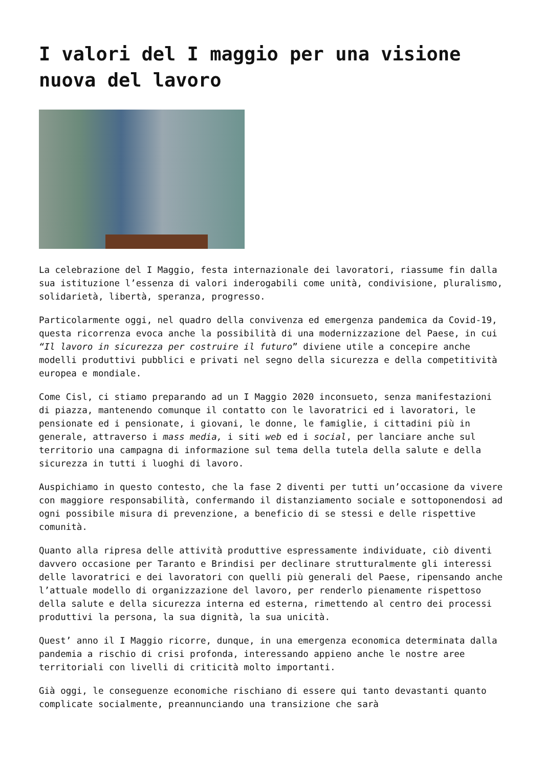I valori del I maggio per una visione nuova del lavoro
La celebrazione del I Maggio, festa internazionale dei lavoratori, riassume fin dalla sua istituzione l’essenza di valori inderogabili come unità, condivisione, pluralismo, solidarietà, libertà, speranza, progresso.
Particolarmente oggi, nel quadro della convivenza ed emergenza pandemica da Covid-19, questa ricorrenza evoca anche la possibilità di una modernizzazione del Paese, in cui “Il lavoro in sicurezza per costruire il futuro” diviene utile a concepire anche modelli produttivi pubblici e privati nel segno della sicurezza e della competitività europea e mondiale.
Come Cisl, ci stiamo preparando ad un I Maggio 2020 inconsueto, senza manifestazioni di piazza, mantenendo comunque il contatto con le lavoratrici ed i lavoratori, le pensionate ed i pensionate, i giovani, le donne, le famiglie, i cittadini più in generale, attraverso i mass media, i siti web ed i social, per lanciare anche sul territorio una campagna di informazione sul tema della tutela della salute e della sicurezza in tutti i luoghi di lavoro.
Auspichiamo in questo contesto, che la fase 2 diventi per tutti un’occasione da vivere con maggiore responsabilità, confermando il distanziamento sociale e sottoponendosi ad ogni possibile misura di prevenzione, a beneficio di se stessi e delle rispettive comunità.
Quanto alla ripresa delle attività produttive espressamente individuate, ciò diventi davvero occasione per Taranto e Brindisi per declinare strutturalmente gli interessi delle lavoratrici e dei lavoratori con quelli più generali del Paese, ripensando anche l’attuale modello di organizzazione del lavoro, per renderlo pienamente rispettoso della salute e della sicurezza interna ed esterna, rimettendo al centro dei processi produttivi la persona, la sua dignità, la sua unicità.
Quest’ anno il I Maggio ricorre, dunque, in una emergenza economica determinata dalla pandemia a rischio di crisi profonda, interessando appieno anche le nostre aree territoriali con livelli di criticità molto importanti.
Già oggi, le conseguenze economiche rischiano di essere qui tanto devastanti quanto complicate socialmente, preannunciando una transizione che sarà